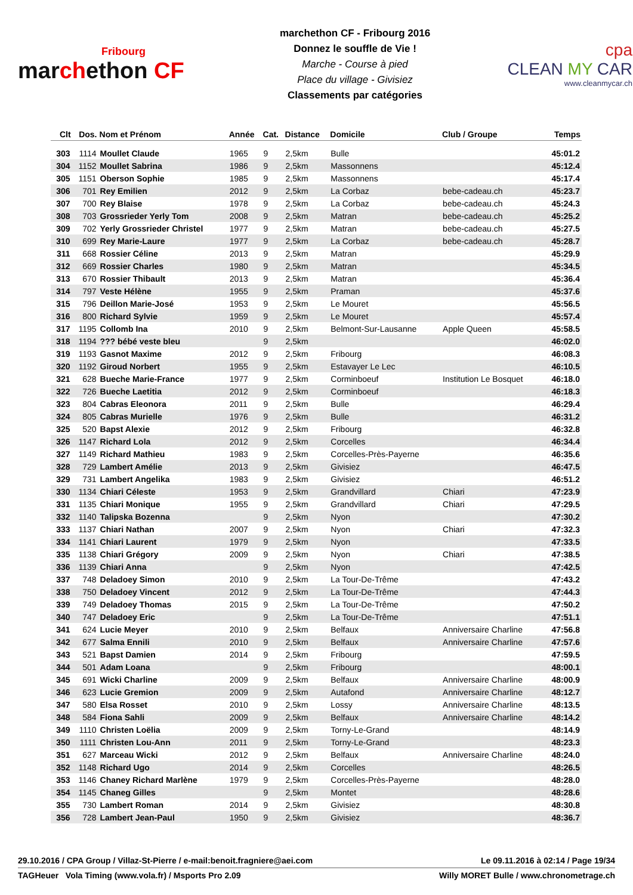Fribourg
marchethon CF
marchethon CF - Fribourg 2016
Donnez le souffle de Vie !
Marche - Course à pied
Place du village - Givisiez
Classements par catégories
cpa
CLEAN MY CAR
www.cleanmycar.ch
| Clt | Dos. | Nom et Prénom | Année | Cat. | Distance | Domicile | Club / Groupe | Temps |
| --- | --- | --- | --- | --- | --- | --- | --- | --- |
| 303 | 1114 | Moullet Claude | 1965 | 9 | 2,5km | Bulle | | 45:01.2 |
| 304 | 1152 | Moullet Sabrina | 1986 | 9 | 2,5km | Massonnens | | 45:12.4 |
| 305 | 1151 | Oberson Sophie | 1985 | 9 | 2,5km | Massonnens | | 45:17.4 |
| 306 | 701 | Rey Emilien | 2012 | 9 | 2,5km | La Corbaz | bebe-cadeau.ch | 45:23.7 |
| 307 | 700 | Rey Blaise | 1978 | 9 | 2,5km | La Corbaz | bebe-cadeau.ch | 45:24.3 |
| 308 | 703 | Grossrieder Yerly Tom | 2008 | 9 | 2,5km | Matran | bebe-cadeau.ch | 45:25.2 |
| 309 | 702 | Yerly Grossrieder Christel | 1977 | 9 | 2,5km | Matran | bebe-cadeau.ch | 45:27.5 |
| 310 | 699 | Rey Marie-Laure | 1977 | 9 | 2,5km | La Corbaz | bebe-cadeau.ch | 45:28.7 |
| 311 | 668 | Rossier Céline | 2013 | 9 | 2,5km | Matran | | 45:29.9 |
| 312 | 669 | Rossier Charles | 1980 | 9 | 2,5km | Matran | | 45:34.5 |
| 313 | 670 | Rossier Thibault | 2013 | 9 | 2,5km | Matran | | 45:36.4 |
| 314 | 797 | Veste Hélène | 1955 | 9 | 2,5km | Praman | | 45:37.6 |
| 315 | 796 | Deillon Marie-José | 1953 | 9 | 2,5km | Le Mouret | | 45:56.5 |
| 316 | 800 | Richard Sylvie | 1959 | 9 | 2,5km | Le Mouret | | 45:57.4 |
| 317 | 1195 | Collomb Ina | 2010 | 9 | 2,5km | Belmont-Sur-Lausanne | Apple Queen | 45:58.5 |
| 318 | 1194 | ??? bébé veste bleu | | 9 | 2,5km | | | 46:02.0 |
| 319 | 1193 | Gasnot Maxime | 2012 | 9 | 2,5km | Fribourg | | 46:08.3 |
| 320 | 1192 | Giroud Norbert | 1955 | 9 | 2,5km | Estavayer Le Lec | | 46:10.5 |
| 321 | 628 | Bueche Marie-France | 1977 | 9 | 2,5km | Corminboeuf | Institution Le Bosquet | 46:18.0 |
| 322 | 726 | Bueche Laetitia | 2012 | 9 | 2,5km | Corminboeuf | | 46:18.3 |
| 323 | 804 | Cabras Eleonora | 2011 | 9 | 2,5km | Bulle | | 46:29.4 |
| 324 | 805 | Cabras Murielle | 1976 | 9 | 2,5km | Bulle | | 46:31.2 |
| 325 | 520 | Bapst Alexie | 2012 | 9 | 2,5km | Fribourg | | 46:32.8 |
| 326 | 1147 | Richard Lola | 2012 | 9 | 2,5km | Corcelles | | 46:34.4 |
| 327 | 1149 | Richard Mathieu | 1983 | 9 | 2,5km | Corcelles-Près-Payerne | | 46:35.6 |
| 328 | 729 | Lambert Amélie | 2013 | 9 | 2,5km | Givisiez | | 46:47.5 |
| 329 | 731 | Lambert Angelika | 1983 | 9 | 2,5km | Givisiez | | 46:51.2 |
| 330 | 1134 | Chiari Céleste | 1953 | 9 | 2,5km | Grandvillard | Chiari | 47:23.9 |
| 331 | 1135 | Chiari Monique | 1955 | 9 | 2,5km | Grandvillard | Chiari | 47:29.5 |
| 332 | 1140 | Talipska Bozenna | | 9 | 2,5km | Nyon | | 47:30.2 |
| 333 | 1137 | Chiari Nathan | 2007 | 9 | 2,5km | Nyon | Chiari | 47:32.3 |
| 334 | 1141 | Chiari Laurent | 1979 | 9 | 2,5km | Nyon | | 47:33.5 |
| 335 | 1138 | Chiari Grégory | 2009 | 9 | 2,5km | Nyon | Chiari | 47:38.5 |
| 336 | 1139 | Chiari Anna | | 9 | 2,5km | Nyon | | 47:42.5 |
| 337 | 748 | Deladoey Simon | 2010 | 9 | 2,5km | La Tour-De-Trême | | 47:43.2 |
| 338 | 750 | Deladoey Vincent | 2012 | 9 | 2,5km | La Tour-De-Trême | | 47:44.3 |
| 339 | 749 | Deladoey Thomas | 2015 | 9 | 2,5km | La Tour-De-Trême | | 47:50.2 |
| 340 | 747 | Deladoey Eric | | 9 | 2,5km | La Tour-De-Trême | | 47:51.1 |
| 341 | 624 | Lucie Meyer | 2010 | 9 | 2,5km | Belfaux | Anniversaire Charline | 47:56.8 |
| 342 | 677 | Salma Ennili | 2010 | 9 | 2,5km | Belfaux | Anniversaire Charline | 47:57.6 |
| 343 | 521 | Bapst Damien | 2014 | 9 | 2,5km | Fribourg | | 47:59.5 |
| 344 | 501 | Adam Loana | | 9 | 2,5km | Fribourg | | 48:00.1 |
| 345 | 691 | Wicki Charline | 2009 | 9 | 2,5km | Belfaux | Anniversaire Charline | 48:00.9 |
| 346 | 623 | Lucie Gremion | 2009 | 9 | 2,5km | Autafond | Anniversaire Charline | 48:12.7 |
| 347 | 580 | Elsa Rosset | 2010 | 9 | 2,5km | Lossy | Anniversaire Charline | 48:13.5 |
| 348 | 584 | Fiona Sahli | 2009 | 9 | 2,5km | Belfaux | Anniversaire Charline | 48:14.2 |
| 349 | 1110 | Christen Loëlia | 2009 | 9 | 2,5km | Torny-Le-Grand | | 48:14.9 |
| 350 | 1111 | Christen Lou-Ann | 2011 | 9 | 2,5km | Torny-Le-Grand | | 48:23.3 |
| 351 | 627 | Marceau Wicki | 2012 | 9 | 2,5km | Belfaux | Anniversaire Charline | 48:24.0 |
| 352 | 1148 | Richard Ugo | 2014 | 9 | 2,5km | Corcelles | | 48:26.5 |
| 353 | 1146 | Chaney Richard Marlène | 1979 | 9 | 2,5km | Corcelles-Près-Payerne | | 48:28.0 |
| 354 | 1145 | Chaneg Gilles | | 9 | 2,5km | Montet | | 48:28.6 |
| 355 | 730 | Lambert Roman | 2014 | 9 | 2,5km | Givisiez | | 48:30.8 |
| 356 | 728 | Lambert Jean-Paul | 1950 | 9 | 2,5km | Givisiez | | 48:36.7 |
29.10.2016 / CPA Group / Villaz-St-Pierre / e-mail:benoit.fragniere@aei.com Le 09.11.2016 à 02:14 / Page 19/34
TAGHeuer Vola Timing (www.vola.fr) / Msports Pro 2.09 Willy MORET Bulle / www.chronometrage.ch